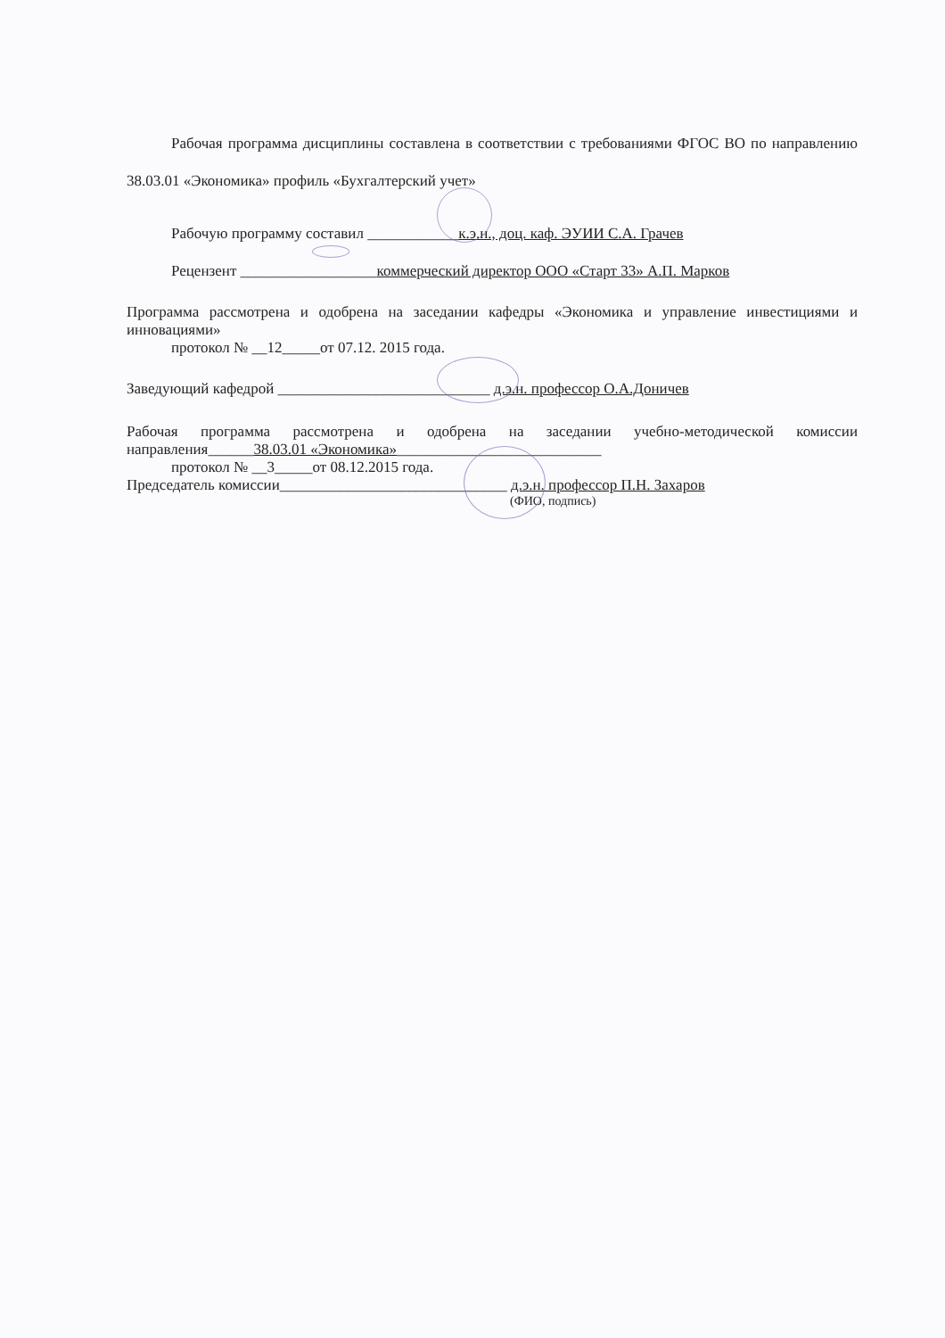Рабочая программа дисциплины составлена в соответствии с требованиями ФГОС ВО по направлению 38.03.01 «Экономика» профиль «Бухгалтерский учет»
Рабочую программу составил ____________к.э.н., доц. каф. ЭУИИ С.А. Грачев
Рецензент __________________коммерческий директор ООО «Старт 33» А.П. Марков
Программа рассмотрена и одобрена на заседании кафедры «Экономика и управление инвестициями и инновациями»
протокол № __12_____от 07.12. 2015 года.
Заведующий кафедрой ____________________________ д.э.н. профессор О.А.Доничев
Рабочая программа рассмотрена и одобрена на заседании учебно-методической комиссии направления______38.03.01 «Экономика»___________________________
протокол № __3_____от 08.12.2015 года.
Председатель комиссии______________________________ д.э.н. профессор П.Н. Захаров
(ФИО, подпись)